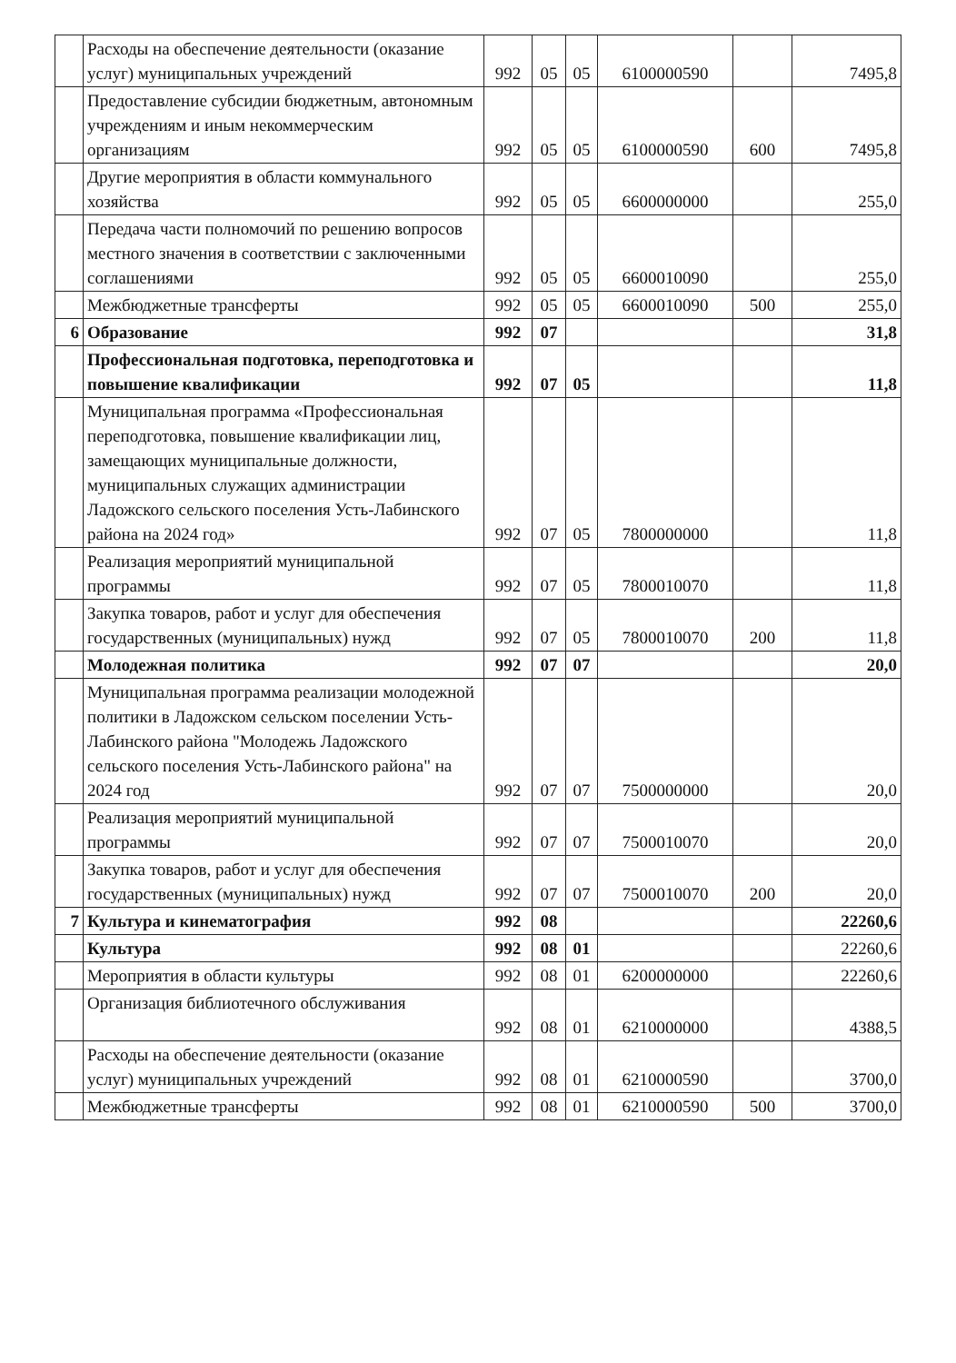| | Расходы на обеспечение деятельности (оказание услуг) муниципальных учреждений | 992 | 05 | 05 | 6100000590 | | 7495,8 |
| | Предоставление субсидии бюджетным, автономным учреждениям и иным некоммерческим организациям | 992 | 05 | 05 | 6100000590 | 600 | 7495,8 |
| | Другие мероприятия в области коммунального хозяйства | 992 | 05 | 05 | 6600000000 | | 255,0 |
| | Передача части полномочий по решению вопросов местного значения в соответствии с заключенными соглашениями | 992 | 05 | 05 | 6600010090 | | 255,0 |
| | Межбюджетные трансферты | 992 | 05 | 05 | 6600010090 | 500 | 255,0 |
| 6 | Образование | 992 | 07 | | | | 31,8 |
| | Профессиональная подготовка, переподготовка и повышение квалификации | 992 | 07 | 05 | | | 11,8 |
| | Муниципальная программа «Профессиональная переподготовка, повышение квалификации лиц, замещающих муниципальные должности, муниципальных служащих администрации Ладожского сельского поселения Усть-Лабинского района на 2024 год» | 992 | 07 | 05 | 7800000000 | | 11,8 |
| | Реализация мероприятий муниципальной программы | 992 | 07 | 05 | 7800010070 | | 11,8 |
| | Закупка товаров, работ и услуг для обеспечения государственных (муниципальных) нужд | 992 | 07 | 05 | 7800010070 | 200 | 11,8 |
| | Молодежная политика | 992 | 07 | 07 | | | 20,0 |
| | Муниципальная программа реализации молодежной политики в Ладожском сельском поселении Усть-Лабинского района "Молодежь Ладожского сельского поселения Усть-Лабинского района" на 2024 год | 992 | 07 | 07 | 7500000000 | | 20,0 |
| | Реализация мероприятий муниципальной программы | 992 | 07 | 07 | 7500010070 | | 20,0 |
| | Закупка товаров, работ и услуг для обеспечения государственных (муниципальных) нужд | 992 | 07 | 07 | 7500010070 | 200 | 20,0 |
| 7 | Культура и кинематография | 992 | 08 | | | | 22260,6 |
| | Культура | 992 | 08 | 01 | | | 22260,6 |
| | Мероприятия в области культуры | 992 | 08 | 01 | 6200000000 | | 22260,6 |
| | Организация библиотечного обслуживания | 992 | 08 | 01 | 6210000000 | | 4388,5 |
| | Расходы на обеспечение деятельности (оказание услуг) муниципальных учреждений | 992 | 08 | 01 | 6210000590 | | 3700,0 |
| | Межбюджетные трансферты | 992 | 08 | 01 | 6210000590 | 500 | 3700,0 |